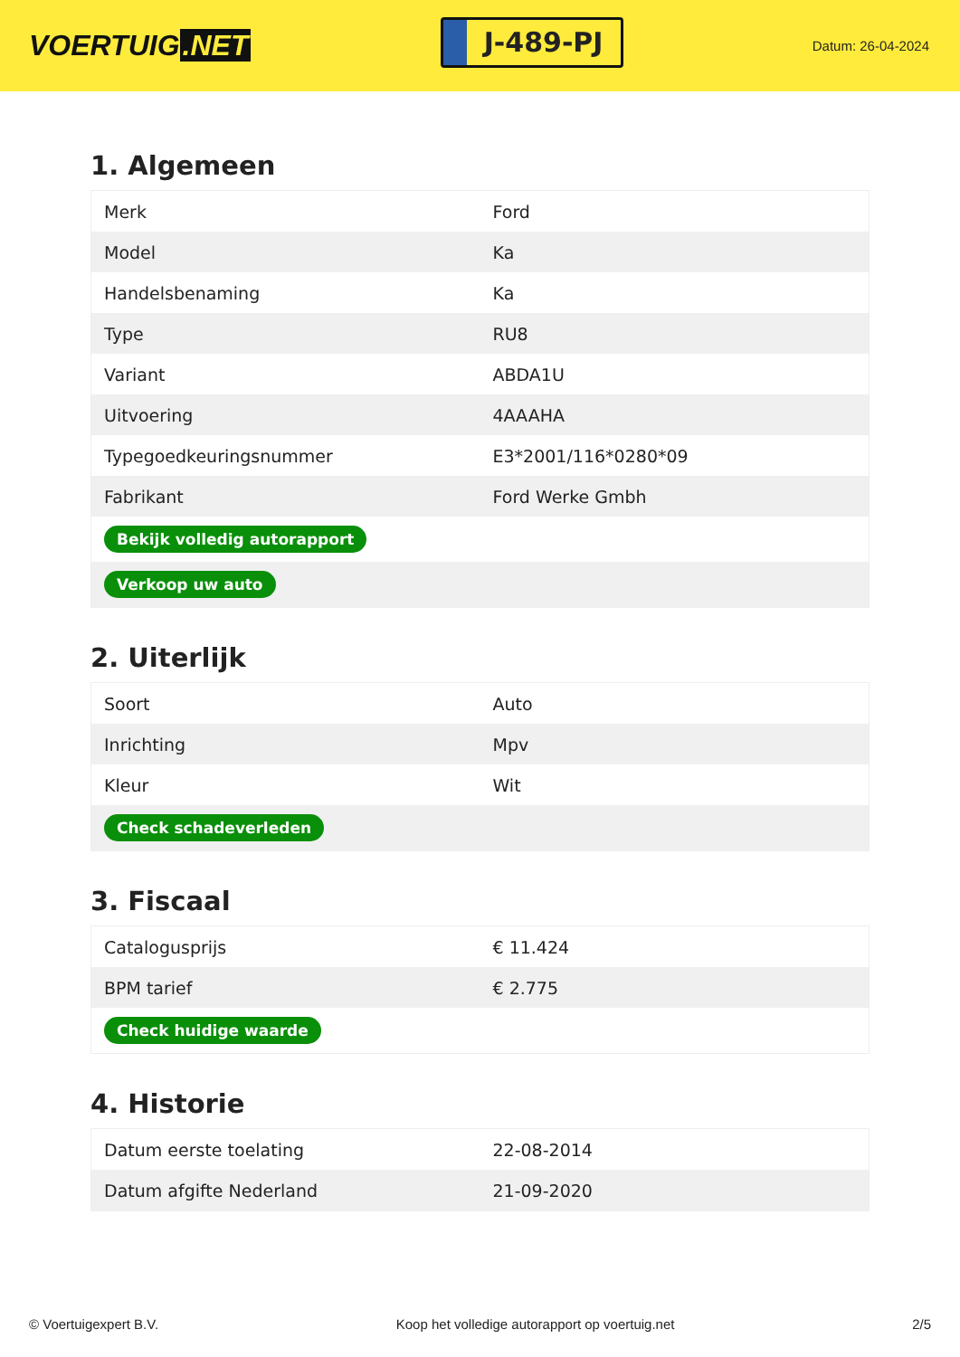VOERTUIG.NET
J-489-PJ
Datum: 26-04-2024
1. Algemeen
| Merk | Ford |
| Model | Ka |
| Handelsbenaming | Ka |
| Type | RU8 |
| Variant | ABDA1U |
| Uitvoering | 4AAAHA |
| Typegoedkeuringsnummer | E3*2001/116*0280*09 |
| Fabrikant | Ford Werke Gmbh |
| Bekijk volledig autorapport | |
| Verkoop uw auto | |
2. Uiterlijk
| Soort | Auto |
| Inrichting | Mpv |
| Kleur | Wit |
| Check schadeverleden | |
3. Fiscaal
| Catalogusprijs | € 11.424 |
| BPM tarief | € 2.775 |
| Check huidige waarde | |
4. Historie
| Datum eerste toelating | 22-08-2014 |
| Datum afgifte Nederland | 21-09-2020 |
© Voertuigexpert B.V. Koop het volledige autorapport op voertuig.net 2/5